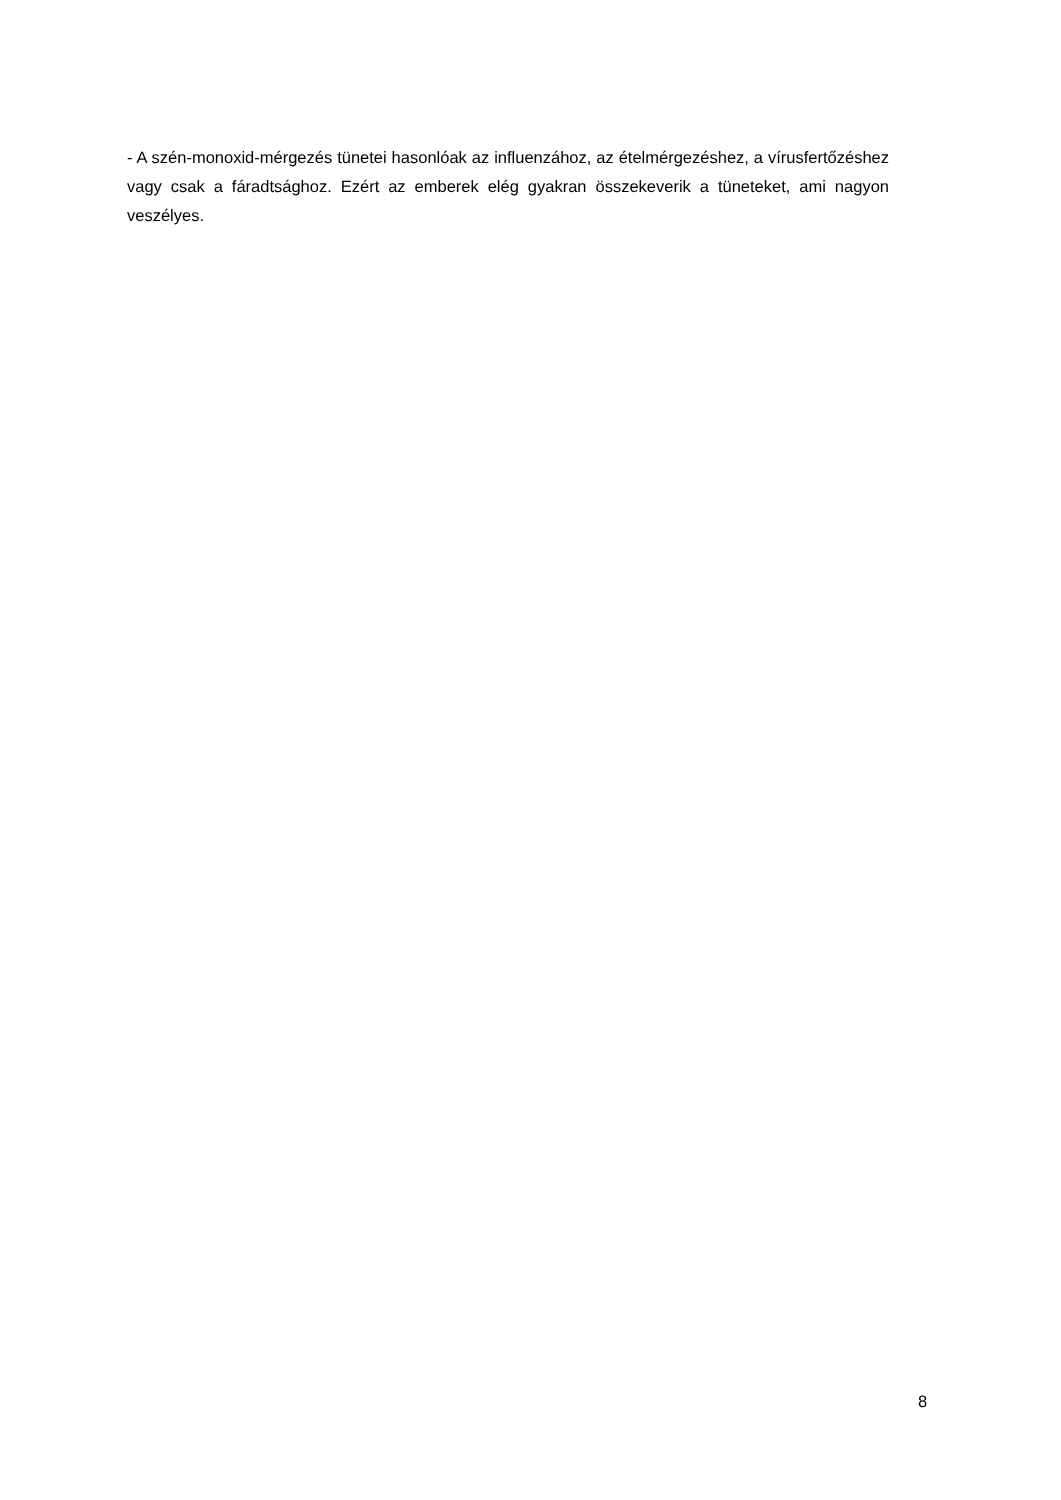- A szén-monoxid-mérgezés tünetei hasonlóak az influenzához, az ételmérgezéshez, a vírusfertőzéshez vagy csak a fáradtsághoz. Ezért az emberek elég gyakran összekeverik a tüneteket, ami nagyon veszélyes.
8